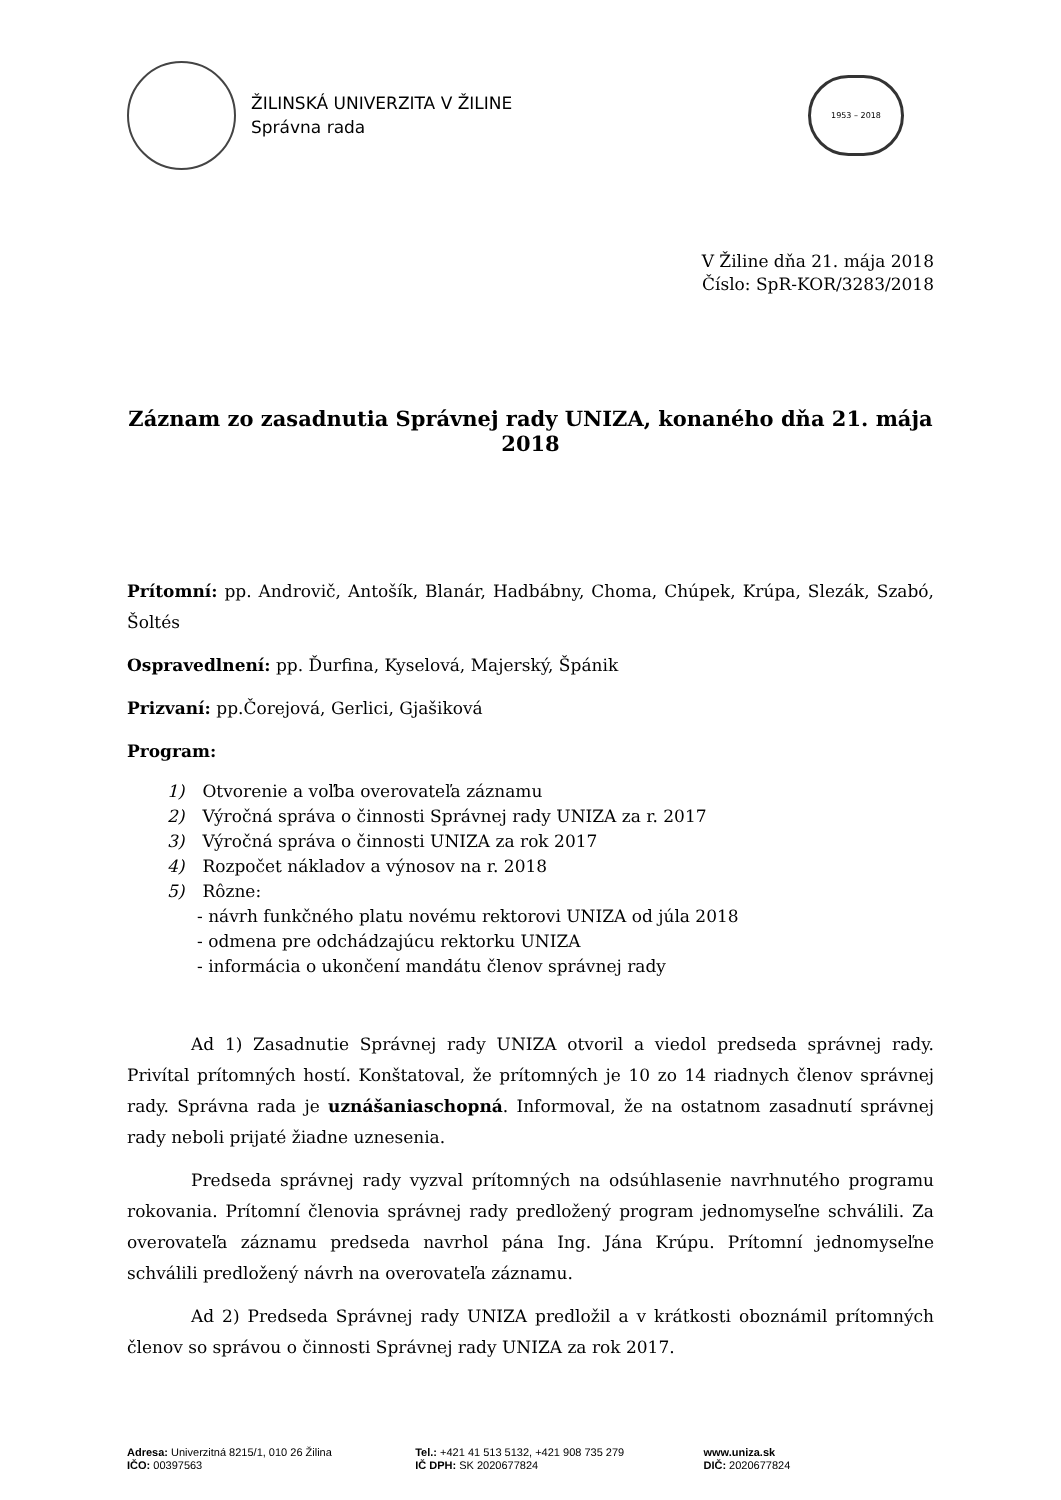ŽILINSKÁ UNIVERZITA V ŽILINE
Správna rada
1953 – 2018
V Žiline dňa 21. mája 2018
Číslo: SpR-KOR/3283/2018
Záznam zo zasadnutia Správnej rady UNIZA, konaného dňa 21. mája 2018
Prítomní: pp. Androvič, Antošík, Blanár, Hadbábny, Choma, Chúpek, Krúpa, Slezák, Szabó, Šoltés
Ospravedlnení: pp. Ďurfina, Kyselová, Majerský, Špánik
Prizvaní: pp.Čorejová, Gerlici, Gjašiková
Program:
1) Otvorenie a voľba overovateľa záznamu
2) Výročná správa o činnosti Správnej rady UNIZA za r. 2017
3) Výročná správa o činnosti UNIZA za rok 2017
4) Rozpočet nákladov a výnosov na r. 2018
5) Rôzne:
- návrh funkčného platu novému rektorovi UNIZA od júla 2018
- odmena pre odchádzajúcu rektorku UNIZA
- informácia o ukončení mandátu členov správnej rady
Ad 1) Zasadnutie Správnej rady UNIZA otvoril a viedol predseda správnej rady. Privítal prítomných hostí. Konštatoval, že prítomných je 10 zo 14 riadnych členov správnej rady. Správna rada je uznášaniaschopná. Informoval, že na ostatnom zasadnutí správnej rady neboli prijaté žiadne uznesenia.
Predseda správnej rady vyzval prítomných na odsúhlasenie navrhnutého programu rokovania. Prítomní členovia správnej rady predložený program jednomyseľne schválili. Za overovateľa záznamu predseda navrhol pána Ing. Jána Krúpu. Prítomní jednomyseľne schválili predložený návrh na overovateľa záznamu.
Ad 2) Predseda Správnej rady UNIZA predložil a v krátkosti oboznámil prítomných členov so správou o činnosti Správnej rady UNIZA za rok 2017.
Adresa: Univerzitná 8215/1, 010 26 Žilina
IČO: 00397563
Tel.: +421 41 513 5132, +421 908 735 279
IČ DPH: SK 2020677824
www.uniza.sk
DIČ: 2020677824